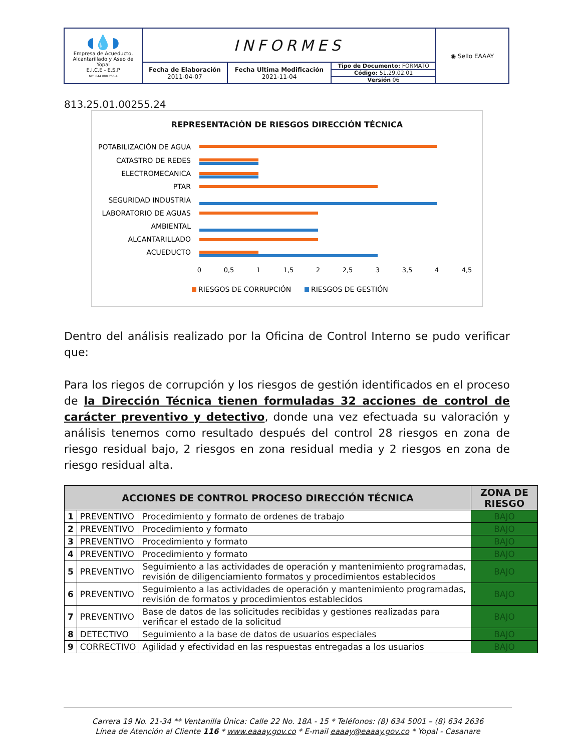| ◖💧◗ Empresa de Acueducto, Alcantarillado y Aseo de Yopal E.I.C.E - E.S.P NIT. 844.000.755-4 | INFORMES | | | ◉ Sello EAAAY |
| | Fecha de Elaboración 2011-04-07 | Fecha Ultima Modificación 2021-11-04 | Tipo de Documento: FORMATO Código: 51.29.02.01 Versión 06 | |
813.25.01.00255.24
REPRESENTACIÓN DE RIESGOS DIRECCIÓN TÉCNICA
POTABILIZACIÓN DE AGUA
CATASTRO DE REDES
ELECTROMECANICA
PTAR
SEGURIDAD INDUSTRIA
LABORATORIO DE AGUAS
AMBIENTAL
ALCANTARILLADO
ACUEDUCTO
0
0,5
1
1,5
2
2,5
3
3,5
4
4,5
RIESGOS DE CORRUPCIÓN
RIESGOS DE GESTIÓN
Dentro del análisis realizado por la Oficina de Control Interno se pudo verificar que:
Para los riegos de corrupción y los riesgos de gestión identificados en el proceso de la Dirección Técnica tienen formuladas 32 acciones de control de carácter preventivo y detectivo, donde una vez efectuada su valoración y análisis tenemos como resultado después del control 28 riesgos en zona de riesgo residual bajo, 2 riesgos en zona residual media y 2 riesgos en zona de riesgo residual alta.
| ACCIONES DE CONTROL PROCESO DIRECCIÓN TÉCNICA | | | ZONA DE RIESGO |
| --- | --- | --- | --- |
| 1 | PREVENTIVO | Procedimiento y formato de ordenes de trabajo | BAJO |
| 2 | PREVENTIVO | Procedimiento y formato | BAJO |
| 3 | PREVENTIVO | Procedimiento y formato | BAJO |
| 4 | PREVENTIVO | Procedimiento y formato | BAJO |
| 5 | PREVENTIVO | Seguimiento a las actividades de operación y mantenimiento programadas, revisión de diligenciamiento formatos y procedimientos establecidos | BAJO |
| 6 | PREVENTIVO | Seguimiento a las actividades de operación y mantenimiento programadas, revisión de formatos y procedimientos establecidos | BAJO |
| 7 | PREVENTIVO | Base de datos de las solicitudes recibidas y gestiones realizadas para verificar el estado de la solicitud | BAJO |
| 8 | DETECTIVO | Seguimiento a la base de datos de usuarios especiales | BAJO |
| 9 | CORRECTIVO | Agilidad y efectividad en las respuestas entregadas a los usuarios | BAJO |
Carrera 19 No. 21-34 ** Ventanilla Única: Calle 22 No. 18A - 15 * Teléfonos: (8) 634 5001 – (8) 634 2636
Línea de Atención al Cliente 116 * www.eaaay.gov.co * E-mail eaaay@eaaay.gov.co * Yopal - Casanare